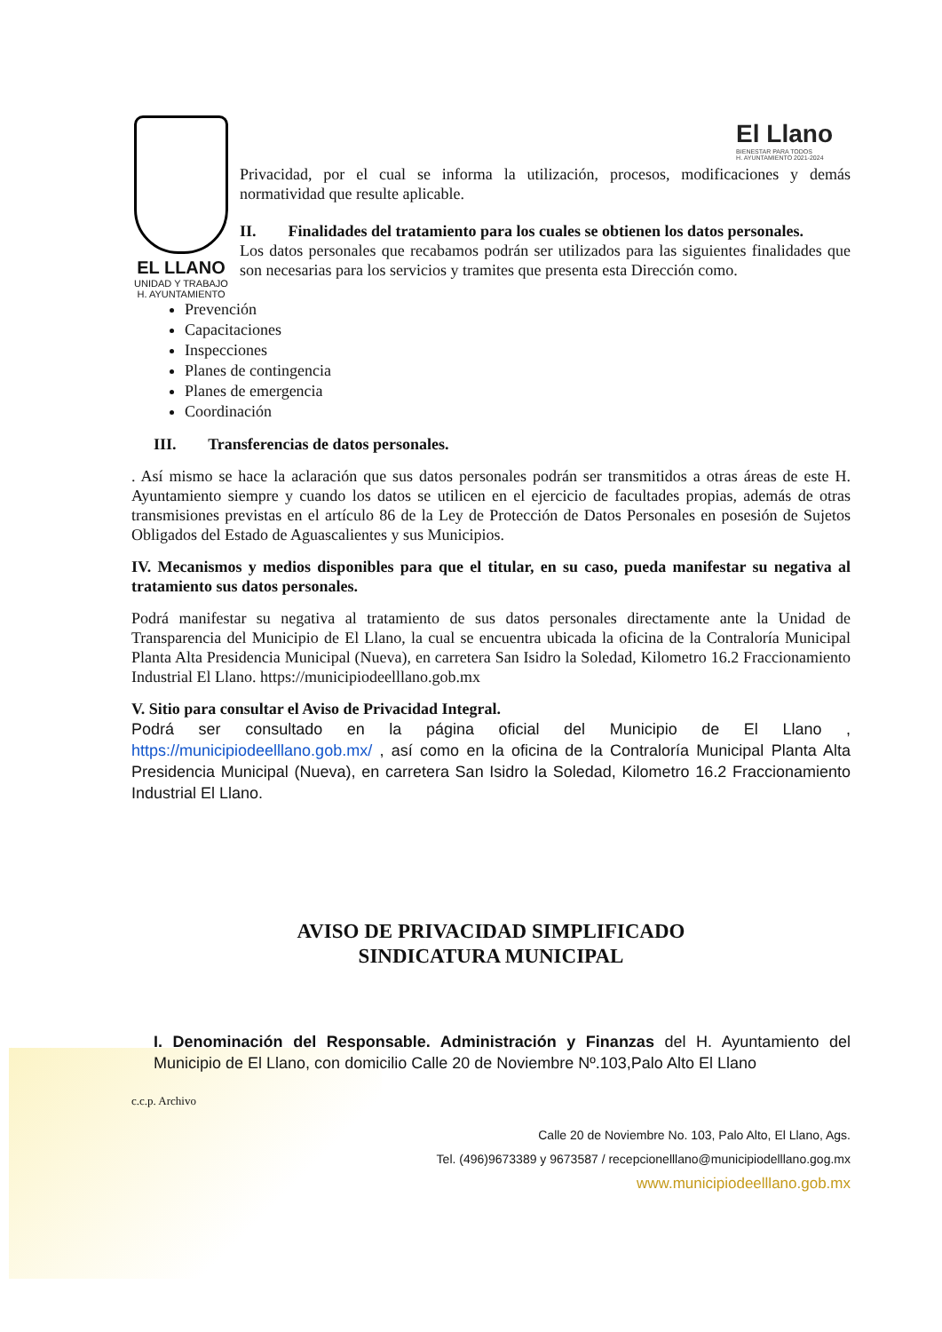EL LLANO
UNIDAD Y TRABAJO
H. AYUNTAMIENTO
El Llano
BIENESTAR PARA TODOS
H. AYUNTAMIENTO 2021-2024
Privacidad, por el cual se informa la utilización, procesos, modificaciones y demás normatividad que resulte aplicable.
II. Finalidades del tratamiento para los cuales se obtienen los datos personales.
Los datos personales que recabamos podrán ser utilizados para las siguientes finalidades que son necesarias para los servicios y tramites que presenta esta Dirección como.
Prevención
Capacitaciones
Inspecciones
Planes de contingencia
Planes de emergencia
Coordinación
III. Transferencias de datos personales.
. Así mismo se hace la aclaración que sus datos personales podrán ser transmitidos a otras áreas de este H. Ayuntamiento siempre y cuando los datos se utilicen en el ejercicio de facultades propias, además de otras transmisiones previstas en el artículo 86 de la Ley de Protección de Datos Personales en posesión de Sujetos Obligados del Estado de Aguascalientes y sus Municipios.
IV. Mecanismos y medios disponibles para que el titular, en su caso, pueda manifestar su negativa al tratamiento sus datos personales.
Podrá manifestar su negativa al tratamiento de sus datos personales directamente ante la Unidad de Transparencia del Municipio de El Llano, la cual se encuentra ubicada la oficina de la Contraloría Municipal Planta Alta Presidencia Municipal (Nueva), en carretera San Isidro la Soledad, Kilometro 16.2 Fraccionamiento Industrial El Llano. https://municipiodeelllano.gob.mx
V. Sitio para consultar el Aviso de Privacidad Integral.
Podrá ser consultado en la página oficial del Municipio de El Llano , https://municipiodeelllano.gob.mx/ , así como en la oficina de la Contraloría Municipal Planta Alta Presidencia Municipal (Nueva), en carretera San Isidro la Soledad, Kilometro 16.2 Fraccionamiento Industrial El Llano.
AVISO DE PRIVACIDAD SIMPLIFICADO
SINDICATURA MUNICIPAL
I. Denominación del Responsable. Administración y Finanzas del H. Ayuntamiento del Municipio de El Llano, con domicilio Calle 20 de Noviembre Nº.103,Palo Alto El Llano
c.c.p. Archivo
Calle 20 de Noviembre No. 103, Palo Alto, El Llano, Ags.
Tel. (496)9673389 y 9673587 / recepcionelllano@municipiodelllano.gog.mx
www.municipiodeelllano.gob.mx